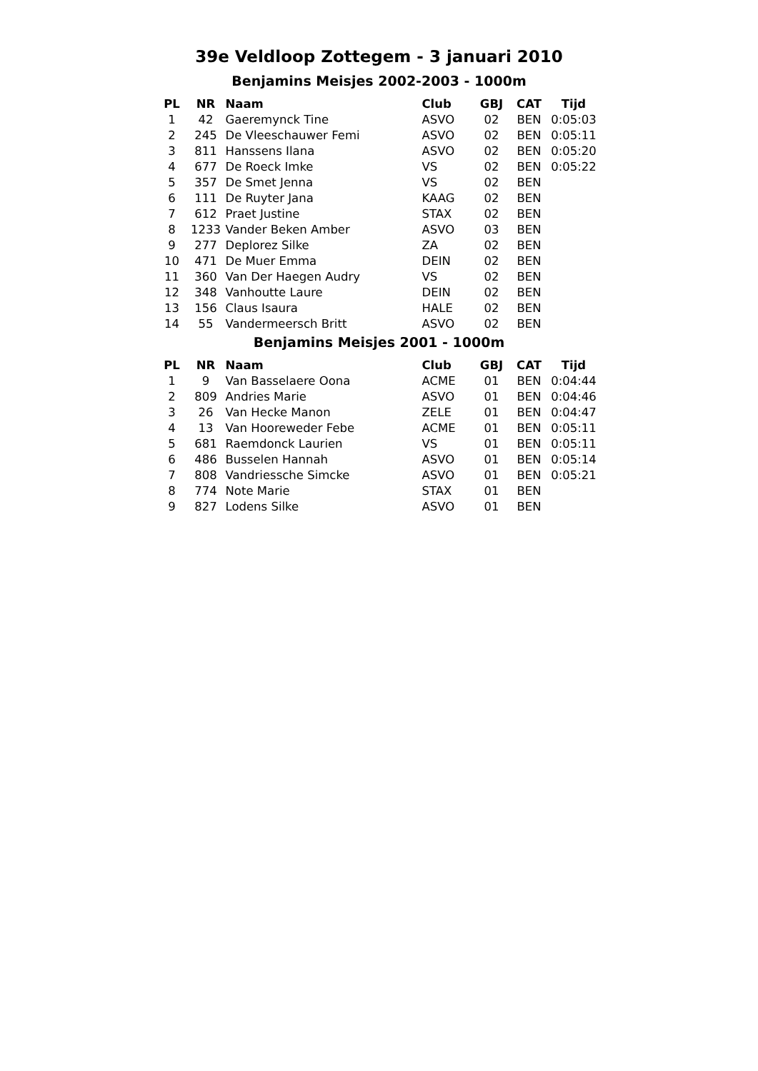39e Veldloop Zottegem - 3 januari 2010
Benjamins Meisjes 2002-2003 - 1000m
| PL | NR | Naam | Club | GBJ | CAT | Tijd |
| --- | --- | --- | --- | --- | --- | --- |
| 1 | 42 | Gaeremynck Tine | ASVO | 02 | BEN | 0:05:03 |
| 2 | 245 | De Vleeschauwer Femi | ASVO | 02 | BEN | 0:05:11 |
| 3 | 811 | Hanssens Ilana | ASVO | 02 | BEN | 0:05:20 |
| 4 | 677 | De Roeck Imke | VS | 02 | BEN | 0:05:22 |
| 5 | 357 | De Smet Jenna | VS | 02 | BEN | |
| 6 | 111 | De Ruyter Jana | KAAG | 02 | BEN | |
| 7 | 612 | Praet Justine | STAX | 02 | BEN | |
| 8 | 1233 | Vander Beken Amber | ASVO | 03 | BEN | |
| 9 | 277 | Deplorez Silke | ZA | 02 | BEN | |
| 10 | 471 | De Muer Emma | DEIN | 02 | BEN | |
| 11 | 360 | Van Der Haegen Audry | VS | 02 | BEN | |
| 12 | 348 | Vanhoutte Laure | DEIN | 02 | BEN | |
| 13 | 156 | Claus Isaura | HALE | 02 | BEN | |
| 14 | 55 | Vandermeersch Britt | ASVO | 02 | BEN | |
Benjamins Meisjes 2001 - 1000m
| PL | NR | Naam | Club | GBJ | CAT | Tijd |
| --- | --- | --- | --- | --- | --- | --- |
| 1 | 9 | Van Basselaere Oona | ACME | 01 | BEN | 0:04:44 |
| 2 | 809 | Andries Marie | ASVO | 01 | BEN | 0:04:46 |
| 3 | 26 | Van Hecke Manon | ZELE | 01 | BEN | 0:04:47 |
| 4 | 13 | Van Hooreweder Febe | ACME | 01 | BEN | 0:05:11 |
| 5 | 681 | Raemdonck Laurien | VS | 01 | BEN | 0:05:11 |
| 6 | 486 | Busselen Hannah | ASVO | 01 | BEN | 0:05:14 |
| 7 | 808 | Vandriessche Simcke | ASVO | 01 | BEN | 0:05:21 |
| 8 | 774 | Note Marie | STAX | 01 | BEN | |
| 9 | 827 | Lodens Silke | ASVO | 01 | BEN | |